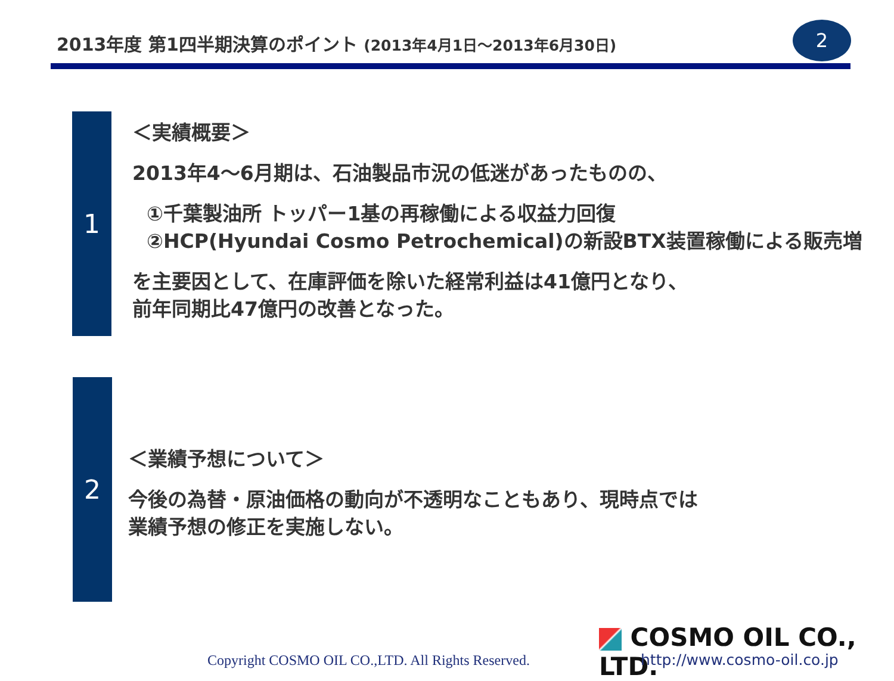2013年度 第1四半期決算のポイント (2013年4月1日～2013年6月30日)
2
1
＜実績概要＞
2013年4～6月期は、石油製品市況の低迷があったものの、
①千葉製油所 トッパー1基の再稼働による収益力回復
②HCP(Hyundai Cosmo Petrochemical)の新設BTX装置稼働による販売増
を主要因として、在庫評価を除いた経常利益は41億円となり、
前年同期比47億円の改善となった。
2
＜業績予想について＞
今後の為替・原油価格の動向が不透明なこともあり、現時点では
業績予想の修正を実施しない。
Copyright COSMO OIL CO.,LTD. All Rights Reserved.
COSMO OIL CO., LTD.
http://www.cosmo-oil.co.jp